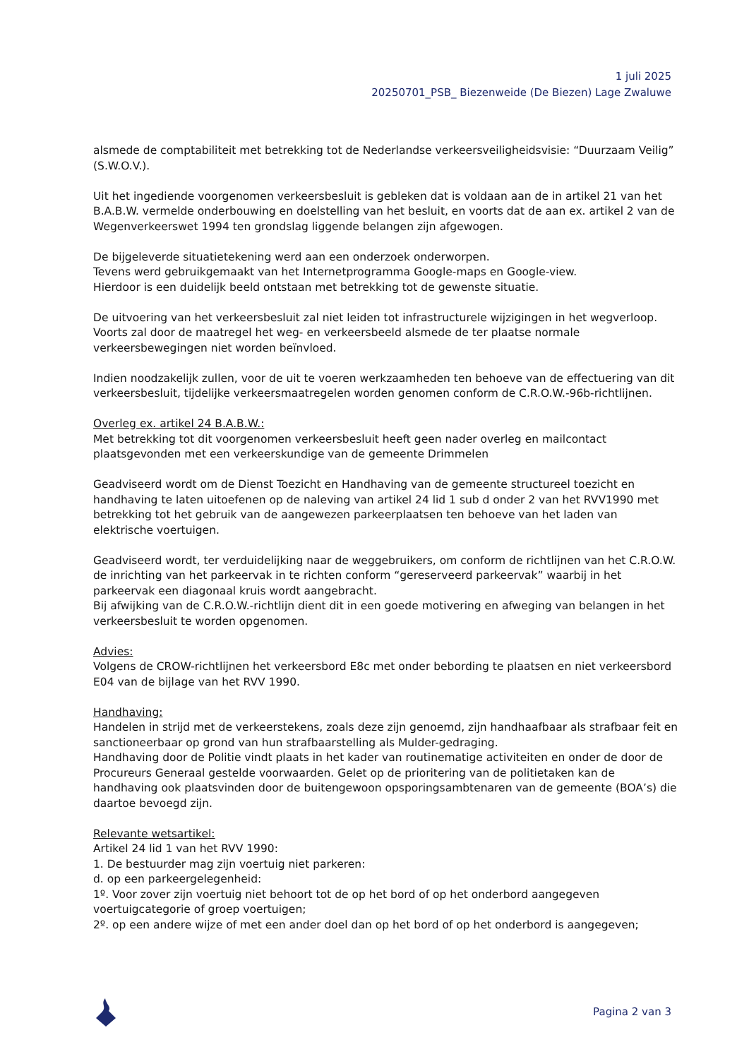1 juli 2025
20250701_PSB_ Biezenweide (De Biezen) Lage Zwaluwe
alsmede de comptabiliteit met betrekking tot de Nederlandse verkeersveiligheidsvisie: “Duurzaam Veilig” (S.W.O.V.).
Uit het ingediende voorgenomen verkeersbesluit is gebleken dat is voldaan aan de in artikel 21 van het B.A.B.W. vermelde onderbouwing en doelstelling van het besluit, en voorts dat de aan ex. artikel 2 van de Wegenverkeerswet 1994 ten grondslag liggende belangen zijn afgewogen.
De bijgeleverde situatietekening werd aan een onderzoek onderworpen.
Tevens werd gebruikgemaakt van het Internetprogramma Google-maps en Google-view.
Hierdoor is een duidelijk beeld ontstaan met betrekking tot de gewenste situatie.
De uitvoering van het verkeersbesluit zal niet leiden tot infrastructurele wijzigingen in het wegverloop. Voorts zal door de maatregel het weg- en verkeersbeeld alsmede de ter plaatse normale verkeersbewegingen niet worden beïnvloed.
Indien noodzakelijk zullen, voor de uit te voeren werkzaamheden ten behoeve van de effectuering van dit verkeersbesluit, tijdelijke verkeersmaatregelen worden genomen conform de C.R.O.W.-96b-richtlijnen.
Overleg ex. artikel 24 B.A.B.W.:
Met betrekking tot dit voorgenomen verkeersbesluit heeft geen nader overleg en mailcontact plaatsgevonden met een verkeerskundige van de gemeente Drimmelen
Geadviseerd wordt om de Dienst Toezicht en Handhaving van de gemeente structureel toezicht en handhaving te laten uitoefenen op de naleving van artikel 24 lid 1 sub d onder 2 van het RVV1990 met betrekking tot het gebruik van de aangewezen parkeerplaatsen ten behoeve van het laden van elektrische voertuigen.
Geadviseerd wordt, ter verduidelijking naar de weggebruikers, om conform de richtlijnen van het C.R.O.W. de inrichting van het parkeervak in te richten conform “gereserveerd parkeervak” waarbij in het parkeervak een diagonaal kruis wordt aangebracht.
Bij afwijking van de C.R.O.W.-richtlijn dient dit in een goede motivering en afweging van belangen in het verkeersbesluit te worden opgenomen.
Advies:
Volgens de CROW-richtlijnen het verkeersbord E8c met onder bebording te plaatsen en niet verkeersbord E04 van de bijlage van het RVV 1990.
Handhaving:
Handelen in strijd met de verkeerstekens, zoals deze zijn genoemd, zijn handhaafbaar als strafbaar feit en sanctioneerbaar op grond van hun strafbaarstelling als Mulder-gedraging.
Handhaving door de Politie vindt plaats in het kader van routinematige activiteiten en onder de door de Procureurs Generaal gestelde voorwaarden. Gelet op de prioritering van de politietaken kan de handhaving ook plaatsvinden door de buitengewoon opsporingsambtenaren van de gemeente (BOA’s) die daartoe bevoegd zijn.
Relevante wetsartikel:
Artikel 24 lid 1 van het RVV 1990:
1. De bestuurder mag zijn voertuig niet parkeren:
d. op een parkeergelegenheid:
1º. Voor zover zijn voertuig niet behoort tot de op het bord of op het onderbord aangegeven voertuigcategorie of groep voertuigen;
2º. op een andere wijze of met een ander doel dan op het bord of op het onderbord is aangegeven;
Pagina 2 van 3